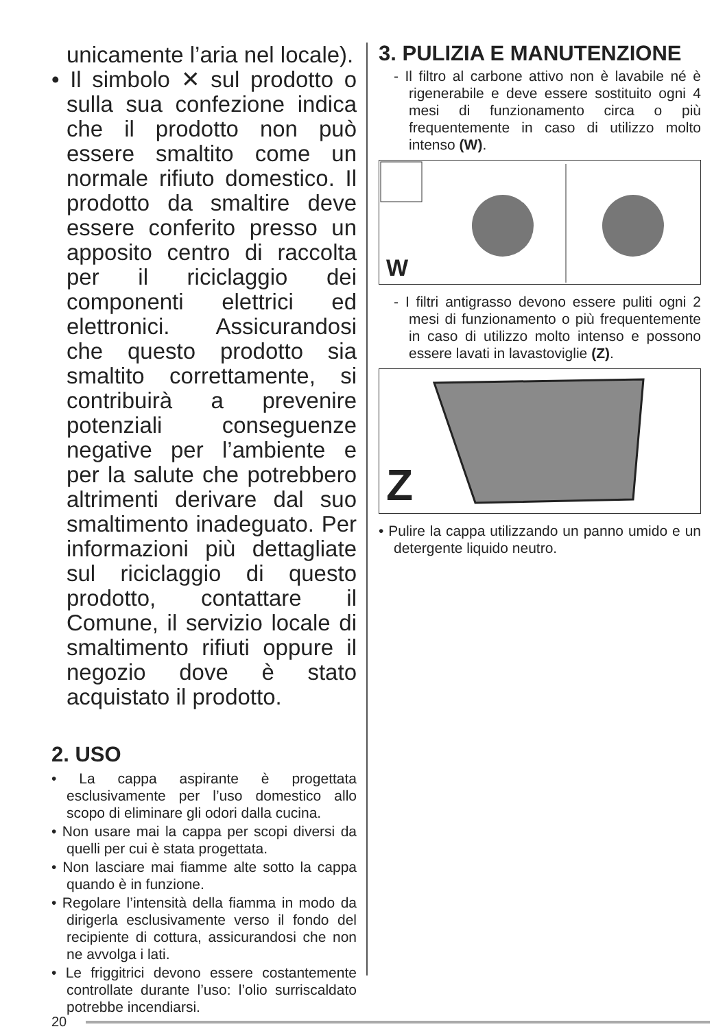unicamente l’aria nel locale).
• Il simbolo ✕ sul prodotto o sulla sua confezione indica che il prodotto non può essere smaltito come un normale rifiuto domestico. Il prodotto da smaltire deve essere conferito presso un apposito centro di raccolta per il riciclaggio dei componenti elettrici ed elettronici. Assicurandosi che questo prodotto sia smaltito correttamente, si contribuirà a prevenire potenziali conseguenze negative per l’ambiente e per la salute che potrebbero altrimenti derivare dal suo smaltimento inadeguato. Per informazioni più dettagliate sul riciclaggio di questo prodotto, contattare il Comune, il servizio locale di smaltimento rifiuti oppure il negozio dove è stato acquistato il prodotto.
2. USO
• La cappa aspirante è progettata esclusivamente per l’uso domestico allo scopo di eliminare gli odori dalla cucina.
• Non usare mai la cappa per scopi diversi da quelli per cui è stata progettata.
• Non lasciare mai fiamme alte sotto la cappa quando è in funzione.
• Regolare l’intensità della fiamma in modo da dirigerla esclusivamente verso il fondo del recipiente di cottura, assicurandosi che non ne avvolga i lati.
• Le friggitrici devono essere costantemente controllate durante l’uso: l’olio surriscaldato potrebbe incendiarsi.
3. PULIZIA E MANUTENZIONE
- Il filtro al carbone attivo non è lavabile né è rigenerabile e deve essere sostituito ogni 4 mesi di funzionamento circa o più frequentemente in caso di utilizzo molto intenso (W).
W
- I filtri antigrasso devono essere puliti ogni 2 mesi di funzionamento o più frequentemente in caso di utilizzo molto intenso e possono essere lavati in lavastoviglie (Z).
Z
• Pulire la cappa utilizzando un panno umido e un detergente liquido neutro.
20